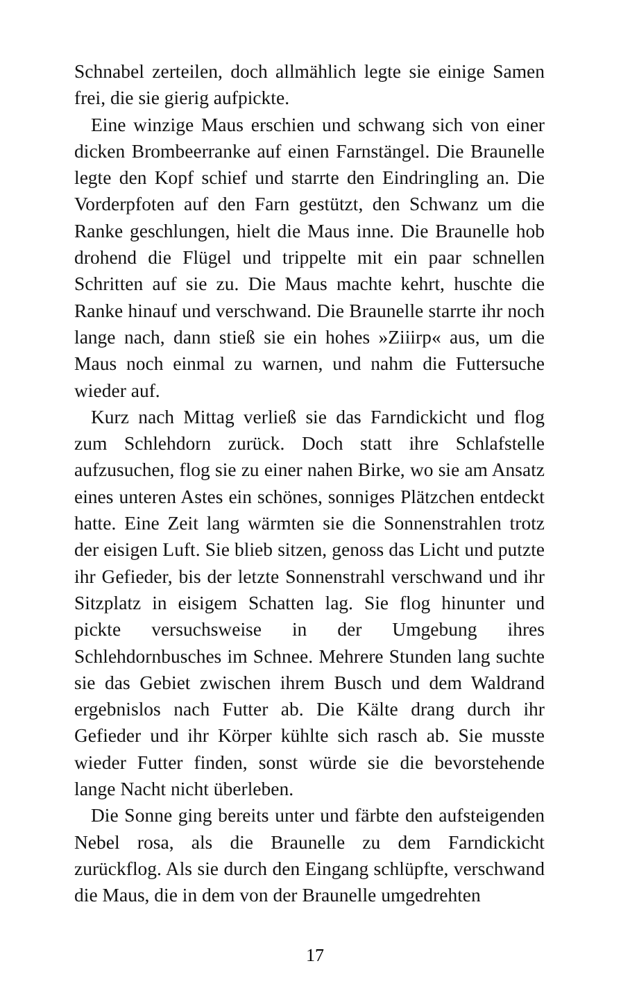Schnabel zerteilen, doch allmählich legte sie einige Samen frei, die sie gierig aufpickte.
Eine winzige Maus erschien und schwang sich von einer dicken Brombeerranke auf einen Farnstängel. Die Braunelle legte den Kopf schief und starrte den Eindringling an. Die Vorderpfoten auf den Farn gestützt, den Schwanz um die Ranke geschlungen, hielt die Maus inne. Die Braunelle hob drohend die Flügel und trippelte mit ein paar schnellen Schritten auf sie zu. Die Maus machte kehrt, huschte die Ranke hinauf und verschwand. Die Braunelle starrte ihr noch lange nach, dann stieß sie ein hohes »Ziiirp« aus, um die Maus noch einmal zu warnen, und nahm die Futtersuche wieder auf.
Kurz nach Mittag verließ sie das Farndickicht und flog zum Schlehdorn zurück. Doch statt ihre Schlafstelle aufzusuchen, flog sie zu einer nahen Birke, wo sie am Ansatz eines unteren Astes ein schönes, sonniges Plätzchen entdeckt hatte. Eine Zeit lang wärmten sie die Sonnenstrahlen trotz der eisigen Luft. Sie blieb sitzen, genoss das Licht und putzte ihr Gefieder, bis der letzte Sonnenstrahl verschwand und ihr Sitzplatz in eisigem Schatten lag. Sie flog hinunter und pickte versuchsweise in der Umgebung ihres Schlehdornbusches im Schnee. Mehrere Stunden lang suchte sie das Gebiet zwischen ihrem Busch und dem Waldrand ergebnislos nach Futter ab. Die Kälte drang durch ihr Gefieder und ihr Körper kühlte sich rasch ab. Sie musste wieder Futter finden, sonst würde sie die bevorstehende lange Nacht nicht überleben.
Die Sonne ging bereits unter und färbte den aufsteigenden Nebel rosa, als die Braunelle zu dem Farndickicht zurückflog. Als sie durch den Eingang schlüpfte, verschwand die Maus, die in dem von der Braunelle umgedrehten
17